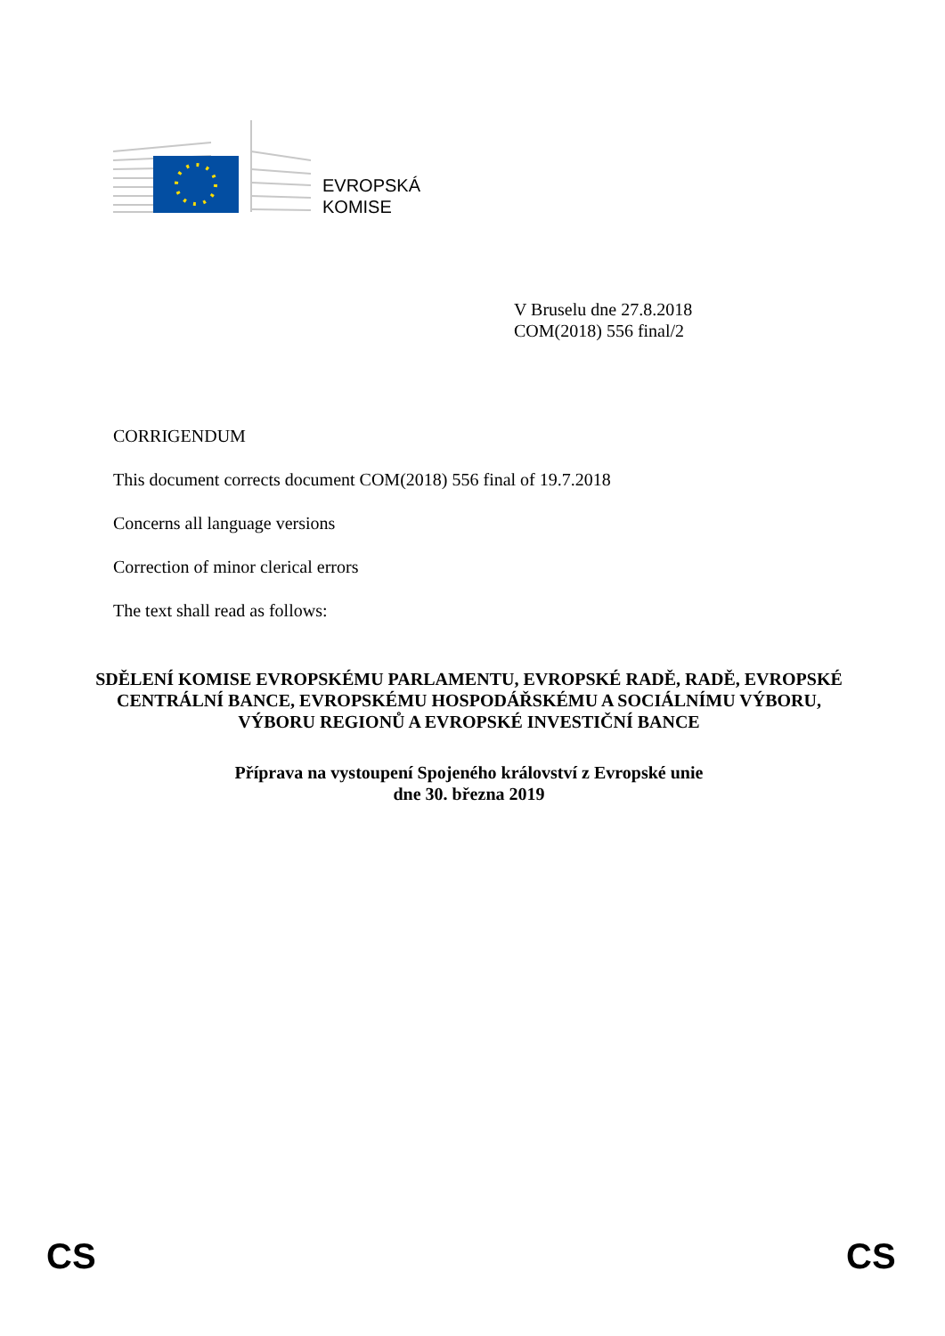EVROPSKÁ
KOMISE
V Bruselu dne 27.8.2018
COM(2018) 556 final/2
CORRIGENDUM
This document corrects document COM(2018) 556 final of 19.7.2018
Concerns all language versions
Correction of minor clerical errors
The text shall read as follows:
SDĚLENÍ KOMISE EVROPSKÉMU PARLAMENTU, EVROPSKÉ RADĚ, RADĚ, EVROPSKÉ CENTRÁLNÍ BANCE, EVROPSKÉMU HOSPODÁŘSKÉMU A SOCIÁLNÍMU VÝBORU, VÝBORU REGIONŮ A EVROPSKÉ INVESTIČNÍ BANCE
Příprava na vystoupení Spojeného království z Evropské unie
dne 30. března 2019
CS CS